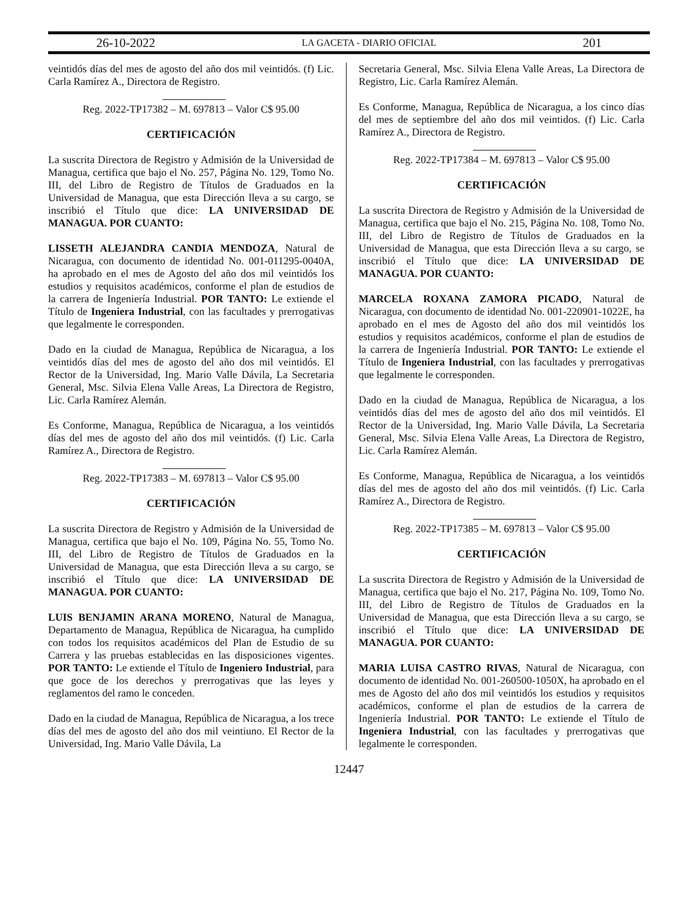26-10-2022 LA GACETA - DIARIO OFICIAL 201
veintidós días del mes de agosto del año dos mil veintidós. (f) Lic. Carla Ramírez A., Directora de Registro.
Reg. 2022-TP17382 – M. 697813 – Valor C$ 95.00
CERTIFICACIÓN
La suscrita Directora de Registro y Admisión de la Universidad de Managua, certifica que bajo el No. 257, Página No. 129, Tomo No. III, del Libro de Registro de Títulos de Graduados en la Universidad de Managua, que esta Dirección lleva a su cargo, se inscribió el Título que dice: LA UNIVERSIDAD DE MANAGUA. POR CUANTO:
LISSETH ALEJANDRA CANDIA MENDOZA, Natural de Nicaragua, con documento de identidad No. 001-011295-0040A, ha aprobado en el mes de Agosto del año dos mil veintidós los estudios y requisitos académicos, conforme el plan de estudios de la carrera de Ingeniería Industrial. POR TANTO: Le extiende el Título de Ingeniera Industrial, con las facultades y prerrogativas que legalmente le corresponden.
Dado en la ciudad de Managua, República de Nicaragua, a los veintidós días del mes de agosto del año dos mil veintidós. El Rector de la Universidad, Ing. Mario Valle Dávila, La Secretaria General, Msc. Silvia Elena Valle Areas, La Directora de Registro, Lic. Carla Ramírez Alemán.
Es Conforme, Managua, República de Nicaragua, a los veintidós días del mes de agosto del año dos mil veintidós. (f) Lic. Carla Ramírez A., Directora de Registro.
Reg. 2022-TP17383 – M. 697813 – Valor C$ 95.00
CERTIFICACIÓN
La suscrita Directora de Registro y Admisión de la Universidad de Managua, certifica que bajo el No. 109, Página No. 55, Tomo No. III, del Libro de Registro de Títulos de Graduados en la Universidad de Managua, que esta Dirección lleva a su cargo, se inscribió el Título que dice: LA UNIVERSIDAD DE MANAGUA. POR CUANTO:
LUIS BENJAMIN ARANA MORENO, Natural de Managua, Departamento de Managua, República de Nicaragua, ha cumplido con todos los requisitos académicos del Plan de Estudio de su Carrera y las pruebas establecidas en las disposiciones vigentes. POR TANTO: Le extiende el Título de Ingeniero Industrial, para que goce de los derechos y prerrogativas que las leyes y reglamentos del ramo le conceden.
Dado en la ciudad de Managua, República de Nicaragua, a los trece días del mes de agosto del año dos mil veintiuno. El Rector de la Universidad, Ing. Mario Valle Dávila, La
Secretaria General, Msc. Silvia Elena Valle Areas, La Directora de Registro, Lic. Carla Ramírez Alemán.
Es Conforme, Managua, República de Nicaragua, a los cinco días del mes de septiembre del año dos mil veintidos. (f) Lic. Carla Ramírez A., Directora de Registro.
Reg. 2022-TP17384 – M. 697813 – Valor C$ 95.00
CERTIFICACIÓN
La suscrita Directora de Registro y Admisión de la Universidad de Managua, certifica que bajo el No. 215, Página No. 108, Tomo No. III, del Libro de Registro de Títulos de Graduados en la Universidad de Managua, que esta Dirección lleva a su cargo, se inscribió el Título que dice: LA UNIVERSIDAD DE MANAGUA. POR CUANTO:
MARCELA ROXANA ZAMORA PICADO, Natural de Nicaragua, con documento de identidad No. 001-220901-1022E, ha aprobado en el mes de Agosto del año dos mil veintidós los estudios y requisitos académicos, conforme el plan de estudios de la carrera de Ingeniería Industrial. POR TANTO: Le extiende el Título de Ingeniera Industrial, con las facultades y prerrogativas que legalmente le corresponden.
Dado en la ciudad de Managua, República de Nicaragua, a los veintidós días del mes de agosto del año dos mil veintidós. El Rector de la Universidad, Ing. Mario Valle Dávila, La Secretaria General, Msc. Silvia Elena Valle Areas, La Directora de Registro, Lic. Carla Ramírez Alemán.
Es Conforme, Managua, República de Nicaragua, a los veintidós días del mes de agosto del año dos mil veintidós. (f) Lic. Carla Ramírez A., Directora de Registro.
Reg. 2022-TP17385 – M. 697813 – Valor C$ 95.00
CERTIFICACIÓN
La suscrita Directora de Registro y Admisión de la Universidad de Managua, certifica que bajo el No. 217, Página No. 109, Tomo No. III, del Libro de Registro de Títulos de Graduados en la Universidad de Managua, que esta Dirección lleva a su cargo, se inscribió el Título que dice: LA UNIVERSIDAD DE MANAGUA. POR CUANTO:
MARIA LUISA CASTRO RIVAS, Natural de Nicaragua, con documento de identidad No. 001-260500-1050X, ha aprobado en el mes de Agosto del año dos mil veintidós los estudios y requisitos académicos, conforme el plan de estudios de la carrera de Ingeniería Industrial. POR TANTO: Le extiende el Título de Ingeniera Industrial, con las facultades y prerrogativas que legalmente le corresponden.
12447